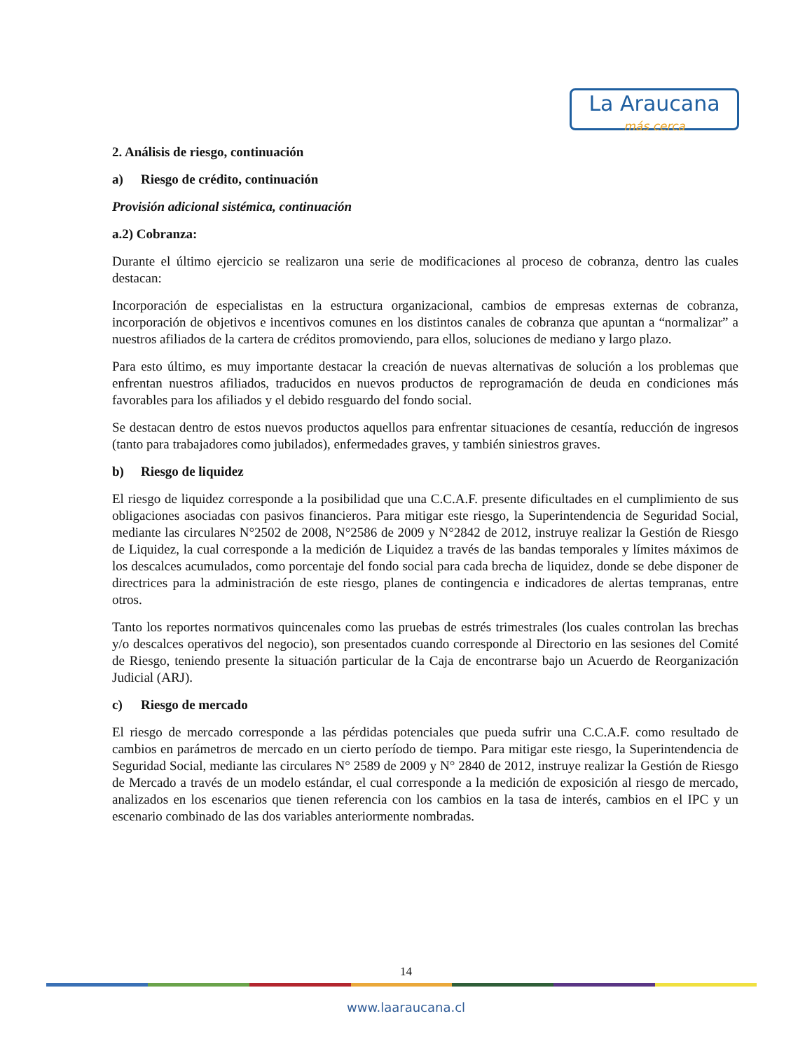La Araucana
más cerca
2. Análisis de riesgo, continuación
a) Riesgo de crédito, continuación
Provisión adicional sistémica, continuación
a.2) Cobranza:
Durante el último ejercicio se realizaron una serie de modificaciones al proceso de cobranza, dentro las cuales destacan:
Incorporación de especialistas en la estructura organizacional, cambios de empresas externas de cobranza, incorporación de objetivos e incentivos comunes en los distintos canales de cobranza que apuntan a “normalizar” a nuestros afiliados de la cartera de créditos promoviendo, para ellos, soluciones de mediano y largo plazo.
Para esto último, es muy importante destacar la creación de nuevas alternativas de solución a los problemas que enfrentan nuestros afiliados, traducidos en nuevos productos de reprogramación de deuda en condiciones más favorables para los afiliados y el debido resguardo del fondo social.
Se destacan dentro de estos nuevos productos aquellos para enfrentar situaciones de cesantía, reducción de ingresos (tanto para trabajadores como jubilados), enfermedades graves, y también siniestros graves.
b) Riesgo de liquidez
El riesgo de liquidez corresponde a la posibilidad que una C.C.A.F. presente dificultades en el cumplimiento de sus obligaciones asociadas con pasivos financieros. Para mitigar este riesgo, la Superintendencia de Seguridad Social, mediante las circulares N°2502 de 2008, N°2586 de 2009 y N°2842 de 2012, instruye realizar la Gestión de Riesgo de Liquidez, la cual corresponde a la medición de Liquidez a través de las bandas temporales y límites máximos de los descalces acumulados, como porcentaje del fondo social para cada brecha de liquidez, donde se debe disponer de directrices para la administración de este riesgo, planes de contingencia e indicadores de alertas tempranas, entre otros.
Tanto los reportes normativos quincenales como las pruebas de estrés trimestrales (los cuales controlan las brechas y/o descalces operativos del negocio), son presentados cuando corresponde al Directorio en las sesiones del Comité de Riesgo, teniendo presente la situación particular de la Caja de encontrarse bajo un Acuerdo de Reorganización Judicial (ARJ).
c) Riesgo de mercado
El riesgo de mercado corresponde a las pérdidas potenciales que pueda sufrir una C.C.A.F. como resultado de cambios en parámetros de mercado en un cierto período de tiempo. Para mitigar este riesgo, la Superintendencia de Seguridad Social, mediante las circulares N° 2589 de 2009 y N° 2840 de 2012, instruye realizar la Gestión de Riesgo de Mercado a través de un modelo estándar, el cual corresponde a la medición de exposición al riesgo de mercado, analizados en los escenarios que tienen referencia con los cambios en la tasa de interés, cambios en el IPC y un escenario combinado de las dos variables anteriormente nombradas.
14
www.laaraucana.cl